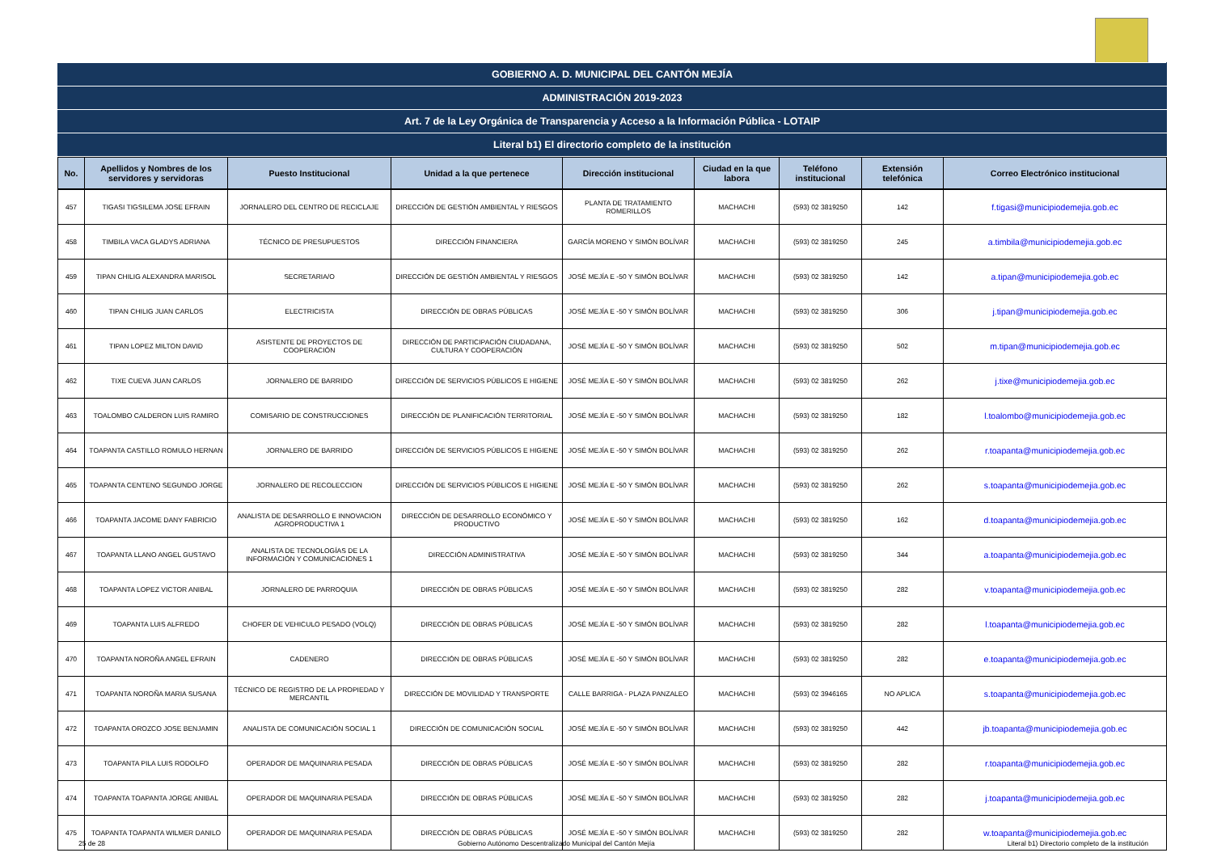| GOBIERNO A. D. MUNICIPAL DEL CANTÓN MEJÍA |
| --- |
| ADMINISTRACIÓN 2019-2023 |
| Art. 7 de la Ley Orgánica de Transparencia y Acceso a la Información Pública - LOTAIP |
| Literal b1) El directorio completo de la institución |
| No. | Apellidos y Nombres de los servidores y servidoras | Puesto Institucional | Unidad a la que pertenece | Dirección institucional | Ciudad en la que labora | Teléfono institucional | Extensión telefónica | Correo Electrónico institucional |
| --- | --- | --- | --- | --- | --- | --- | --- | --- |
| 457 | TIGASI TIGSILEMA JOSE EFRAIN | JORNALERO DEL CENTRO DE RECICLAJE | DIRECCIÓN DE GESTIÓN AMBIENTAL Y RIESGOS | PLANTA DE TRATAMIENTO ROMERILLOS | MACHACHI | (593) 02 3819250 | 142 | f.tigasi@municipiodemejia.gob.ec |
| 458 | TIMBILA VACA GLADYS ADRIANA | TÉCNICO DE PRESUPUESTOS | DIRECCIÓN FINANCIERA | GARCÍA MORENO Y SIMÓN BOLÍVAR | MACHACHI | (593) 02 3819250 | 245 | a.timbila@municipiodemejia.gob.ec |
| 459 | TIPAN CHILIG ALEXANDRA MARISOL | SECRETARIA/O | DIRECCIÓN DE GESTIÓN AMBIENTAL Y RIESGOS | JOSÉ MEJÍA E -50 Y SIMÓN BOLÍVAR | MACHACHI | (593) 02 3819250 | 142 | a.tipan@municipiodemejia.gob.ec |
| 460 | TIPAN CHILIG JUAN CARLOS | ELECTRICISTA | DIRECCIÓN DE OBRAS PÚBLICAS | JOSÉ MEJÍA E -50 Y SIMÓN BOLÍVAR | MACHACHI | (593) 02 3819250 | 306 | j.tipan@municipiodemejia.gob.ec |
| 461 | TIPAN LOPEZ MILTON DAVID | ASISTENTE DE PROYECTOS DE COOPERACIÓN | DIRECCIÓN DE PARTICIPACIÓN CIUDADANA, CULTURA Y COOPERACIÓN | JOSÉ MEJÍA E -50 Y SIMÓN BOLÍVAR | MACHACHI | (593) 02 3819250 | 502 | m.tipan@municipiodemejia.gob.ec |
| 462 | TIXE CUEVA JUAN CARLOS | JORNALERO DE BARRIDO | DIRECCIÓN DE SERVICIOS PÚBLICOS E HIGIENE | JOSÉ MEJÍA E -50 Y SIMÓN BOLÍVAR | MACHACHI | (593) 02 3819250 | 262 | j.tixe@municipiodemejia.gob.ec |
| 463 | TOALOMBO CALDERON LUIS RAMIRO | COMISARIO DE CONSTRUCCIONES | DIRECCIÓN DE PLANIFICACIÓN TERRITORIAL | JOSÉ MEJÍA E -50 Y SIMÓN BOLÍVAR | MACHACHI | (593) 02 3819250 | 182 | l.toalombo@municipiodemejia.gob.ec |
| 464 | TOAPANTA CASTILLO ROMULO HERNAN | JORNALERO DE BARRIDO | DIRECCIÓN DE SERVICIOS PÚBLICOS E HIGIENE | JOSÉ MEJÍA E -50 Y SIMÓN BOLÍVAR | MACHACHI | (593) 02 3819250 | 262 | r.toapanta@municipiodemejia.gob.ec |
| 465 | TOAPANTA CENTENO SEGUNDO JORGE | JORNALERO DE RECOLECCION | DIRECCIÓN DE SERVICIOS PÚBLICOS E HIGIENE | JOSÉ MEJÍA E -50 Y SIMÓN BOLÍVAR | MACHACHI | (593) 02 3819250 | 262 | s.toapanta@municipiodemejia.gob.ec |
| 466 | TOAPANTA JACOME DANY FABRICIO | ANALISTA DE DESARROLLO E INNOVACION AGROPRODUCTIVA 1 | DIRECCIÓN DE DESARROLLO ECONÓMICO Y PRODUCTIVO | JOSÉ MEJÍA E -50 Y SIMÓN BOLÍVAR | MACHACHI | (593) 02 3819250 | 162 | d.toapanta@municipiodemejia.gob.ec |
| 467 | TOAPANTA LLANO ANGEL GUSTAVO | ANALISTA DE TECNOLOGÍAS DE LA INFORMACIÓN Y COMUNICACIONES 1 | DIRECCIÓN ADMINISTRATIVA | JOSÉ MEJÍA E -50 Y SIMÓN BOLÍVAR | MACHACHI | (593) 02 3819250 | 344 | a.toapanta@municipiodemejia.gob.ec |
| 468 | TOAPANTA LOPEZ VICTOR ANIBAL | JORNALERO DE PARROQUIA | DIRECCIÓN DE OBRAS PÚBLICAS | JOSÉ MEJÍA E -50 Y SIMÓN BOLÍVAR | MACHACHI | (593) 02 3819250 | 282 | v.toapanta@municipiodemejia.gob.ec |
| 469 | TOAPANTA LUIS ALFREDO | CHOFER DE VEHICULO PESADO (VOLQ) | DIRECCIÓN DE OBRAS PÚBLICAS | JOSÉ MEJÍA E -50 Y SIMÓN BOLÍVAR | MACHACHI | (593) 02 3819250 | 282 | l.toapanta@municipiodemejia.gob.ec |
| 470 | TOAPANTA NOROÑA ANGEL EFRAIN | CADENERO | DIRECCIÓN DE OBRAS PÚBLICAS | JOSÉ MEJÍA E -50 Y SIMÓN BOLÍVAR | MACHACHI | (593) 02 3819250 | 282 | e.toapanta@municipiodemejia.gob.ec |
| 471 | TOAPANTA NOROÑA MARIA SUSANA | TÉCNICO DE REGISTRO DE LA PROPIEDAD Y MERCANTIL | DIRECCIÓN DE MOVILIDAD Y TRANSPORTE | CALLE BARRIGA - PLAZA PANZALEO | MACHACHI | (593) 02 3946165 | NO APLICA | s.toapanta@municipiodemejia.gob.ec |
| 472 | TOAPANTA OROZCO JOSE BENJAMIN | ANALISTA DE COMUNICACIÓN SOCIAL 1 | DIRECCIÓN DE COMUNICACIÓN SOCIAL | JOSÉ MEJÍA E -50 Y SIMÓN BOLÍVAR | MACHACHI | (593) 02 3819250 | 442 | jb.toapanta@municipiodemejia.gob.ec |
| 473 | TOAPANTA PILA LUIS RODOLFO | OPERADOR DE MAQUINARIA PESADA | DIRECCIÓN DE OBRAS PÚBLICAS | JOSÉ MEJÍA E -50 Y SIMÓN BOLÍVAR | MACHACHI | (593) 02 3819250 | 282 | r.toapanta@municipiodemejia.gob.ec |
| 474 | TOAPANTA TOAPANTA JORGE ANIBAL | OPERADOR DE MAQUINARIA PESADA | DIRECCIÓN DE OBRAS PÚBLICAS | JOSÉ MEJÍA E -50 Y SIMÓN BOLÍVAR | MACHACHI | (593) 02 3819250 | 282 | j.toapanta@municipiodemejia.gob.ec |
| 475 | TOAPANTA TOAPANTA WILMER DANILO | OPERADOR DE MAQUINARIA PESADA | DIRECCIÓN DE OBRAS PÚBLICAS | JOSÉ MEJÍA E -50 Y SIMÓN BOLÍVAR | MACHACHI | (593) 02 3819250 | 282 | w.toapanta@municipiodemejia.gob.ec |
25 de 28 Gobierno Autónomo Descentralizado Municipal del Cantón Mejía Literal b1) Directorio completo de la institución